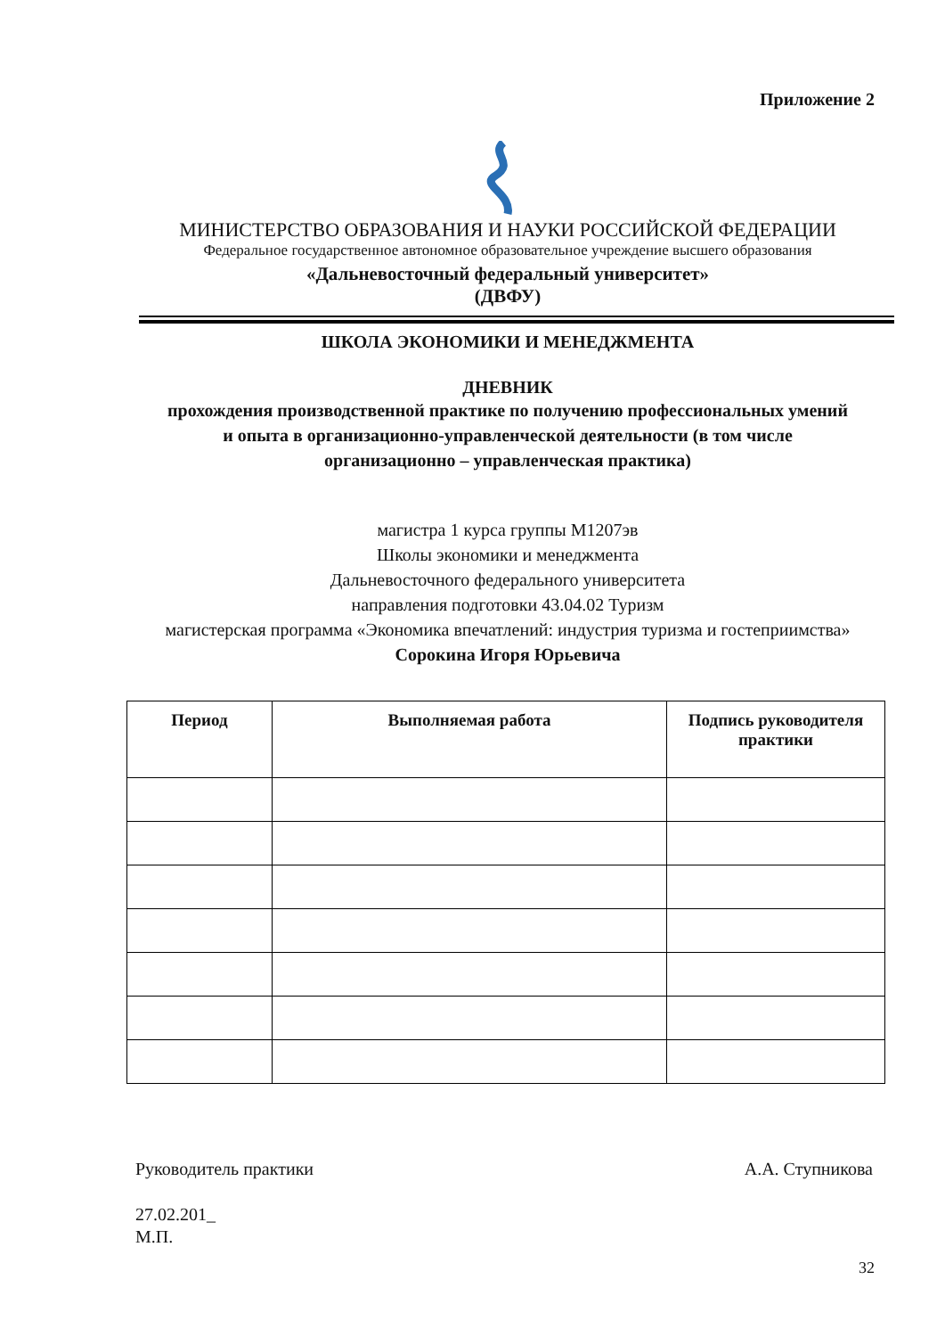Приложение 2
МИНИСТЕРСТВО ОБРАЗОВАНИЯ И НАУКИ РОССИЙСКОЙ ФЕДЕРАЦИИ
Федеральное государственное автономное образовательное учреждение высшего образования
«Дальневосточный федеральный университет»
(ДВФУ)
ШКОЛА ЭКОНОМИКИ И МЕНЕДЖМЕНТА
ДНЕВНИК
прохождения производственной практике по получению профессиональных умений
и опыта в организационно-управленческой деятельности (в том числе
организационно – управленческая практика)
магистра 1 курса группы М1207эв
Школы экономики и менеджмента
Дальневосточного федерального университета
направления подготовки 43.04.02 Туризм
магистерская программа «Экономика впечатлений: индустрия туризма и гостеприимства»
Сорокина Игоря Юрьевича
| Период | Выполняемая работа | Подпись руководителя практики |
| --- | --- | --- |
Руководитель практики А.А. Ступникова
27.02.201_
М.П.
32